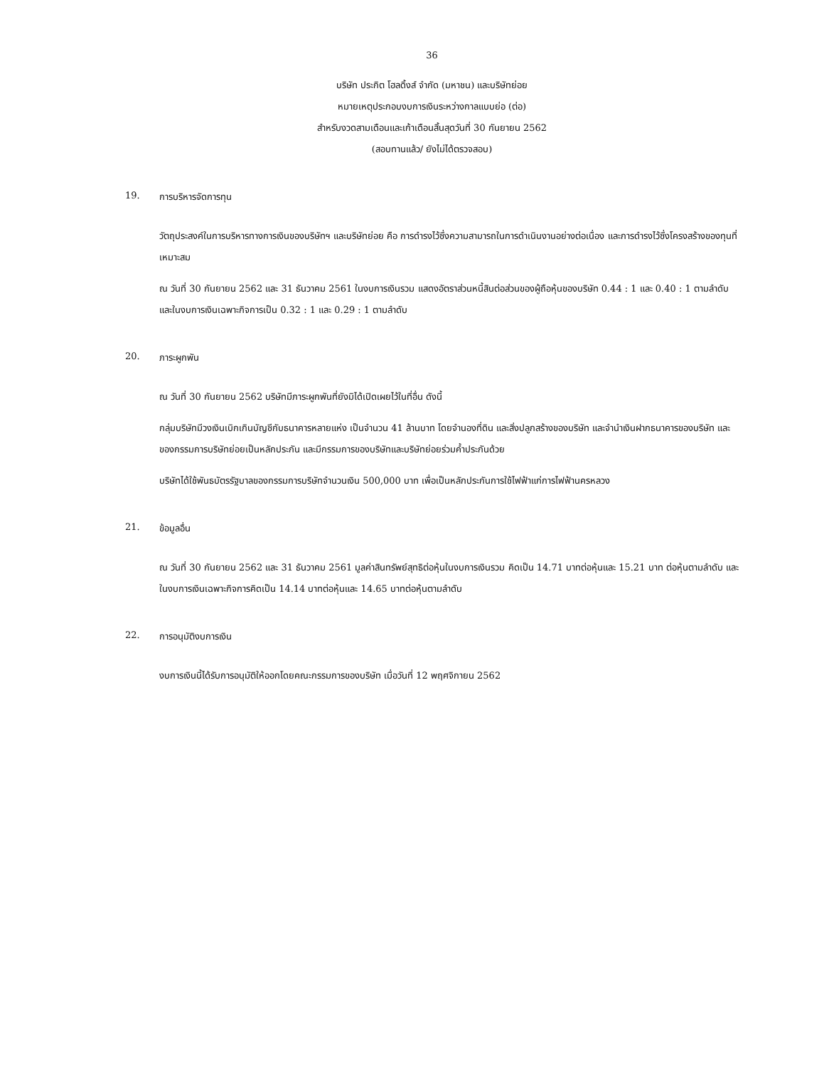36
บริษัท ประกิต โฮลดิ้งส์ จำกัด (มหาชน) และบริษัทย่อย
หมายเหตุประกอบงบการเงินระหว่างกาลแบบย่อ (ต่อ)
สำหรับงวดสามเดือนและเก้าเดือนสิ้นสุดวันที่ 30 กันยายน 2562
(สอบทานแล้ว/ ยังไม่ได้ตรวจสอบ)
19. การบริหารจัดการทุน
วัตถุประสงค์ในการบริหารทางการเงินของบริษัทฯ และบริษัทย่อย คือ การดำรงไว้ซึ่งความสามารถในการดำเนินงานอย่างต่อเนื่อง และการดำรงไว้ซึ่งโครงสร้างของทุนที่เหมาะสม
ณ วันที่ 30 กันยายน 2562 และ 31 ธันวาคม 2561 ในงบการเงินรวม แสดงอัตราส่วนหนี้สินต่อส่วนของผู้ถือหุ้นของบริษัท 0.44 : 1 และ 0.40 : 1 ตามลำดับ และในงบการเงินเฉพาะกิจการเป็น 0.32 : 1 และ 0.29 : 1 ตามลำดับ
20. ภาระผูกพัน
ณ วันที่ 30 กันยายน 2562 บริษัทมีภาระผูกพันที่ยังมิได้เปิดเผยไว้ในที่อื่น ดังนี้
กลุ่มบริษัทมีวงเงินเบิกเกินบัญชีกับธนาคารหลายแห่ง เป็นจำนวน 41 ล้านบาท โดยจำนองที่ดิน และสิ่งปลูกสร้างของบริษัท และจำนำเงินฝากธนาคารของบริษัท และของกรรมการบริษัทย่อยเป็นหลักประกัน และมีกรรมการของบริษัทและบริษัทย่อยร่วมค้ำประกันด้วย
บริษัทได้ใช้พันธบัตรรัฐบาลของกรรมการบริษัทจำนวนเงิน 500,000 บาท เพื่อเป็นหลักประกันการใช้ไฟฟ้าแก่การไฟฟ้านครหลวง
21. ข้อมูลอื่น
ณ วันที่ 30 กันยายน 2562 และ 31 ธันวาคม 2561 มูลค่าสินทรัพย์สุทธิต่อหุ้นในงบการเงินรวม คิดเป็น 14.71 บาทต่อหุ้นและ 15.21 บาท ต่อหุ้นตามลำดับ และในงบการเงินเฉพาะกิจการคิดเป็น 14.14 บาทต่อหุ้นและ 14.65 บาทต่อหุ้นตามลำดับ
22. การอนุมัติงบการเงิน
งบการเงินนี้ได้รับการอนุมัติให้ออกโดยคณะกรรมการของบริษัท เมื่อวันที่ 12 พฤศจิกายน 2562